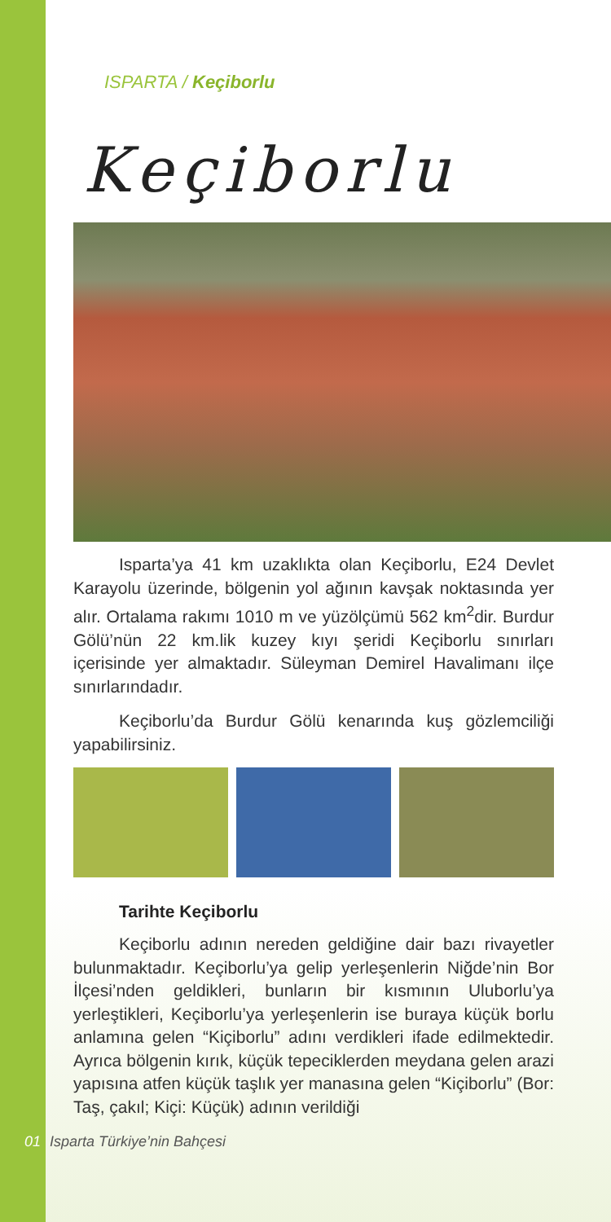ISPARTA / Keçiborlu
Keçiborlu
Isparta’ya 41 km uzaklıkta olan Keçiborlu, E24 Devlet Karayolu üzerinde, bölgenin yol ağının kavşak noktasında yer alır. Ortalama rakımı 1010 m ve yüzölçümü 562 km<sup>2</sup>dir. Burdur Gölü’nün 22 km.lik kuzey kıyı şeridi Keçiborlu sınırları içerisinde yer almaktadır. Süleyman Demirel Havalimanı ilçe sınırlarındadır.
Keçiborlu’da Burdur Gölü kenarında kuş gözlemciliği yapabilirsiniz.
Tarihte Keçiborlu
Keçiborlu adının nereden geldiğine dair bazı rivayetler bulunmaktadır. Keçiborlu’ya gelip yerleşenlerin Niğde’nin Bor İlçesi’nden geldikleri, bunların bir kısmının Uluborlu’ya yerleştikleri, Keçiborlu’ya yerleşenlerin ise buraya küçük borlu anlamına gelen “Kiçiborlu” adını verdikleri ifade edilmektedir. Ayrıca bölgenin kırık, küçük tepeciklerden meydana gelen arazi yapısına atfen küçük taşlık yer manasına gelen “Kiçiborlu” (Bor: Taş, çakıl; Kiçi: Küçük) adının verildiği
01 Isparta Türkiye’nin Bahçesi